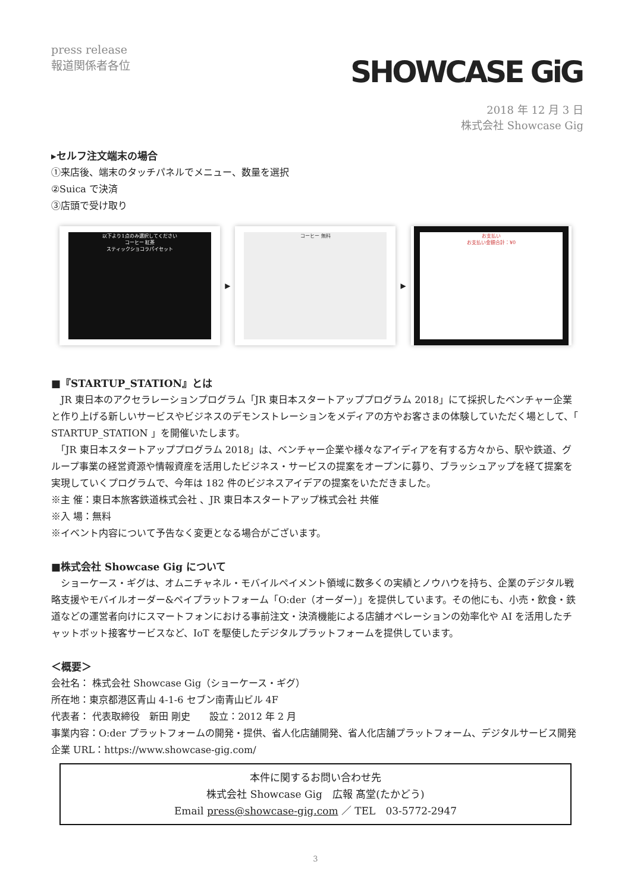press release
報道関係者各位
SHOWCASE GiG
2018 年 12 月 3 日
株式会社 Showcase Gig
▸セルフ注文端末の場合
①来店後、端末のタッチパネルでメニュー、数量を選択
②Suica で決済
③店頭で受け取り
以下より1点のみ選択してください
コーヒー 紅茶
スティックショコラパイセット
▶
コーヒー 無料
▶
お支払い
お支払い金額合計：¥0
■『STARTUP_STATION』とは
　JR 東日本のアクセラレーションプログラム「JR 東日本スタートアッププログラム 2018」にて採択したベンチャー企業と作り上げる新しいサービスやビジネスのデモンストレーションをメディアの方やお客さまの体験していただく場として、「 STARTUP_STATION 」を開催いたします。
　「JR 東日本スタートアッププログラム 2018」は、ベンチャー企業や様々なアイディアを有する方々から、駅や鉄道、グループ事業の経営資源や情報資産を活用したビジネス・サービスの提案をオープンに募り、ブラッシュアップを経て提案を実現していくプログラムで、今年は 182 件のビジネスアイデアの提案をいただきました。
※主 催：東日本旅客鉄道株式会社 、JR 東日本スタートアップ株式会社 共催
※入 場：無料
※イベント内容について予告なく変更となる場合がございます。
■株式会社 Showcase Gig について
　ショーケース・ギグは、オムニチャネル・モバイルペイメント領域に数多くの実績とノウハウを持ち、企業のデジタル戦略支援やモバイルオーダー&ペイプラットフォーム「O:der（オーダー）」を提供しています。その他にも、小売・飲食・鉄道などの運営者向けにスマートフォンにおける事前注文・決済機能による店舗オペレーションの効率化や AI を活用したチャットボット接客サービスなど、IoT を駆使したデジタルプラットフォームを提供しています。
＜概要＞
会社名： 株式会社 Showcase Gig（ショーケース・ギグ）
所在地：東京都港区青山 4-1-6 セブン南青山ビル 4F
代表者： 代表取締役　新田 剛史　　設立：2012 年 2 月
事業内容：O:der プラットフォームの開発・提供、省人化店舗開発、省人化店舗プラットフォーム、デジタルサービス開発
企業 URL：https://www.showcase-gig.com/
本件に関するお問い合わせ先
株式会社 Showcase Gig　広報 髙堂(たかどう)
Email press@showcase-gig.com ／ TEL　03-5772-2947
3